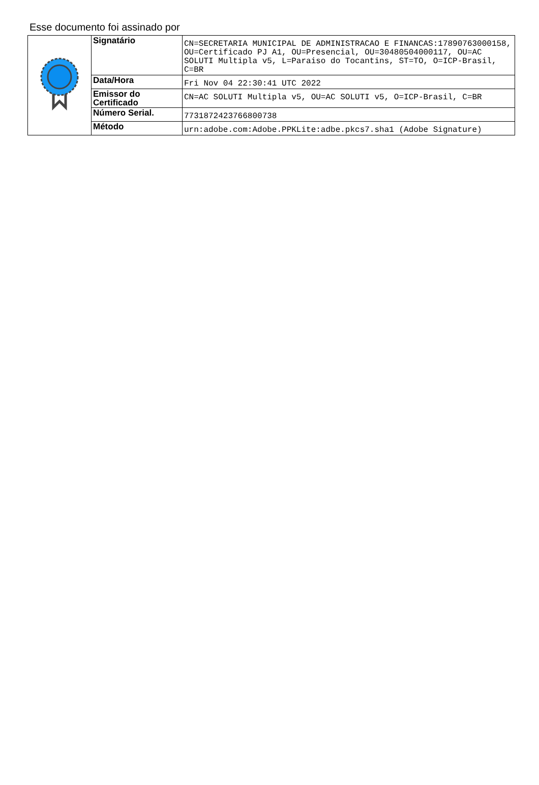Esse documento foi assinado por
| | Signatário | CN=SECRETARIA MUNICIPAL DE ADMINISTRACAO E FINANCAS:17890763000158, OU=Certificado PJ A1, OU=Presencial, OU=30480504000117, OU=AC SOLUTI Multipla v5, L=Paraiso do Tocantins, ST=TO, O=ICP-Brasil, C=BR |
| | Data/Hora | Fri Nov 04 22:30:41 UTC 2022 |
| | Emissor do Certificado | CN=AC SOLUTI Multipla v5, OU=AC SOLUTI v5, O=ICP-Brasil, C=BR |
| | Número Serial. | 7731872423766800738 |
| | Método | urn:adobe.com:Adobe.PPKLite:adbe.pkcs7.sha1 (Adobe Signature) |